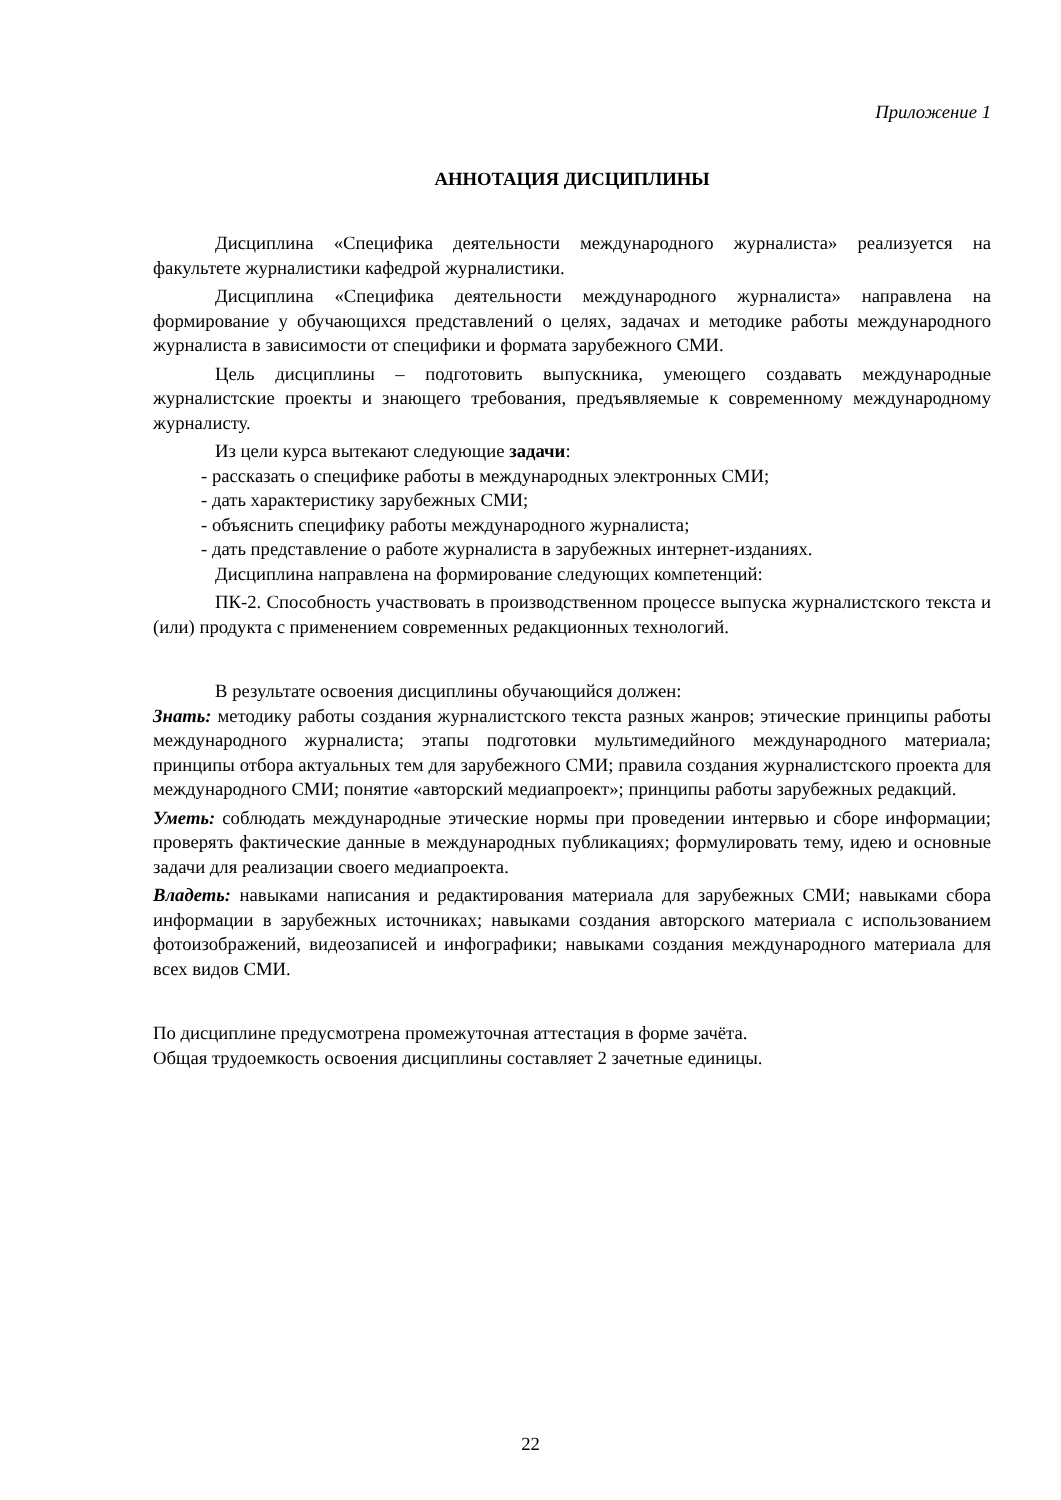Приложение 1
АННОТАЦИЯ ДИСЦИПЛИНЫ
Дисциплина «Специфика деятельности международного журналиста» реализуется на факультете журналистики кафедрой журналистики.
Дисциплина «Специфика деятельности международного журналиста» направлена на формирование у обучающихся представлений о целях, задачах и методике работы международного журналиста в зависимости от специфики и формата зарубежного СМИ.
Цель дисциплины – подготовить выпускника, умеющего создавать международные журналистские проекты и знающего требования, предъявляемые к современному международному журналисту.
Из цели курса вытекают следующие задачи:
- рассказать о специфике работы в международных электронных СМИ;
- дать характеристику зарубежных СМИ;
- объяснить специфику работы международного журналиста;
- дать представление о работе журналиста в зарубежных интернет-изданиях.
Дисциплина направлена на формирование следующих компетенций:
ПК-2. Способность участвовать в производственном процессе выпуска журналистского текста и (или) продукта с применением современных редакционных технологий.
В результате освоения дисциплины обучающийся должен:
Знать: методику работы создания журналистского текста разных жанров; этические принципы работы международного журналиста; этапы подготовки мультимедийного международного материала; принципы отбора актуальных тем для зарубежного СМИ; правила создания журналистского проекта для международного СМИ; понятие «авторский медиапроект»; принципы работы зарубежных редакций.
Уметь: соблюдать международные этические нормы при проведении интервью и сборе информации; проверять фактические данные в международных публикациях; формулировать тему, идею и основные задачи для реализации своего медиапроекта.
Владеть: навыками написания и редактирования материала для зарубежных СМИ; навыками сбора информации в зарубежных источниках; навыками создания авторского материала с использованием фотоизображений, видеозаписей и инфографики; навыками создания международного материала для всех видов СМИ.
По дисциплине предусмотрена промежуточная аттестация в форме зачёта.
Общая трудоемкость освоения дисциплины составляет 2 зачетные единицы.
22